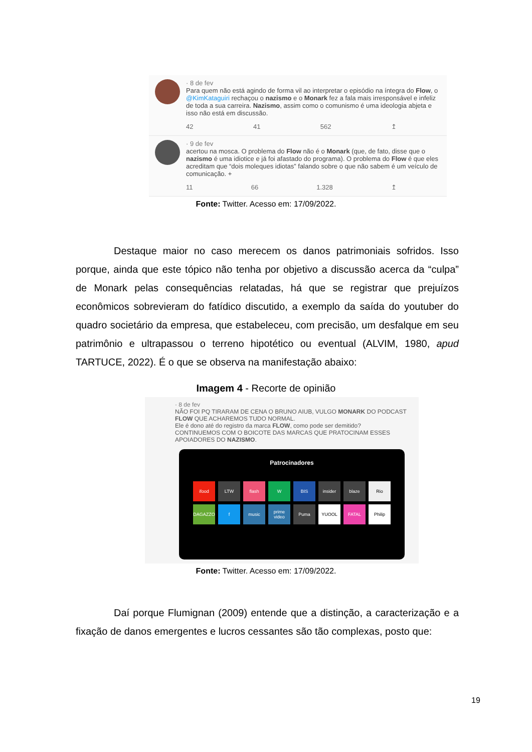· 8 de fev
Para quem não está agindo de forma vil ao interpretar o episódio na íntegra do Flow, o @KimKataguiri rechaçou o nazismo e o Monark fez a fala mais irresponsável e infeliz de toda a sua carreira. Nazismo, assim como o comunismo é uma ideologia abjeta e isso não está em discussão.
42 41 562 ↥
· 9 de fev
acertou na mosca. O problema do Flow não é o Monark (que, de fato, disse que o nazismo é uma idiotice e já foi afastado do programa). O problema do Flow é que eles acreditam que “dois moleques idiotas” falando sobre o que não sabem é um veículo de comunicação. +
11 66 1.328 ↥
Fonte: Twitter. Acesso em: 17/09/2022.
Destaque maior no caso merecem os danos patrimoniais sofridos. Isso porque, ainda que este tópico não tenha por objetivo a discussão acerca da “culpa” de Monark pelas consequências relatadas, há que se registrar que prejuízos econômicos sobrevieram do fatídico discutido, a exemplo da saída do youtuber do quadro societário da empresa, que estabeleceu, com precisão, um desfalque em seu patrimônio e ultrapassou o terreno hipotético ou eventual (ALVIM, 1980, apud TARTUCE, 2022). É o que se observa na manifestação abaixo:
Imagem 4 - Recorte de opinião
· 8 de fev
NÃO FOI PQ TIRARAM DE CENA O BRUNO AIUB, VULGO MONARK DO PODCAST FLOW QUE ACHAREMOS TUDO NORMAL.
Ele é dono até do registro da marca FLOW, como pode ser demitido?
CONTINUEMOS COM O BOICOTE DAS MARCAS QUE PRATOCINAM ESSES APOIADORES DO NAZISMO.
Patrocinadores
ifood LTW flash W BIS insider blaze Rio DAGAZZO f music prime video Puma YUOOL FATAL Philip
Fonte: Twitter. Acesso em: 17/09/2022.
Daí porque Flumignan (2009) entende que a distinção, a caracterização e a fixação de danos emergentes e lucros cessantes são tão complexas, posto que:
19